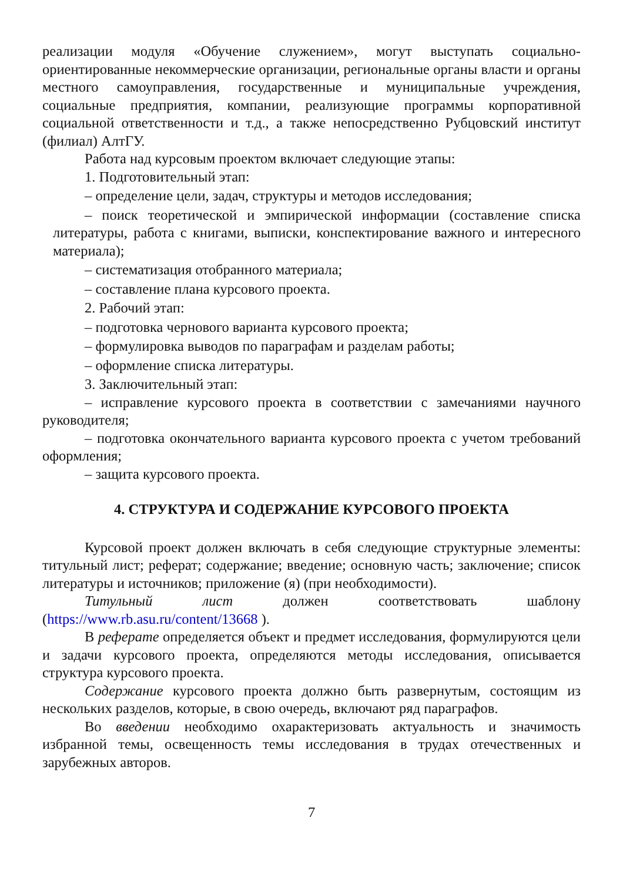реализации модуля «Обучение служением», могут выступать социально-ориентированные некоммерческие организации, региональные органы власти и органы местного самоуправления, государственные и муниципальные учреждения, социальные предприятия, компании, реализующие программы корпоративной социальной ответственности и т.д., а также непосредственно Рубцовский институт (филиал) АлтГУ.
Работа над курсовым проектом включает следующие этапы:
1. Подготовительный этап:
– определение цели, задач, структуры и методов исследования;
– поиск теоретической и эмпирической информации (составление списка литературы, работа с книгами, выписки, конспектирование важного и интересного материала);
– систематизация отобранного материала;
– составление плана курсового проекта.
2. Рабочий этап:
– подготовка чернового варианта курсового проекта;
– формулировка выводов по параграфам и разделам работы;
– оформление списка литературы.
3. Заключительный этап:
– исправление курсового проекта в соответствии с замечаниями научного руководителя;
– подготовка окончательного варианта курсового проекта с учетом требований оформления;
– защита курсового проекта.
4. СТРУКТУРА И СОДЕРЖАНИЕ КУРСОВОГО ПРОЕКТА
Курсовой проект должен включать в себя следующие структурные элементы: титульный лист; реферат; содержание; введение; основную часть; заключение; список литературы и источников; приложение (я) (при необходимости).
Титульный лист должен соответствовать шаблону (https://www.rb.asu.ru/content/13668 ).
В реферате определяется объект и предмет исследования, формулируются цели и задачи курсового проекта, определяются методы исследования, описывается структура курсового проекта.
Содержание курсового проекта должно быть развернутым, состоящим из нескольких разделов, которые, в свою очередь, включают ряд параграфов.
Во введении необходимо охарактеризовать актуальность и значимость избранной темы, освещенность темы исследования в трудах отечественных и зарубежных авторов.
7